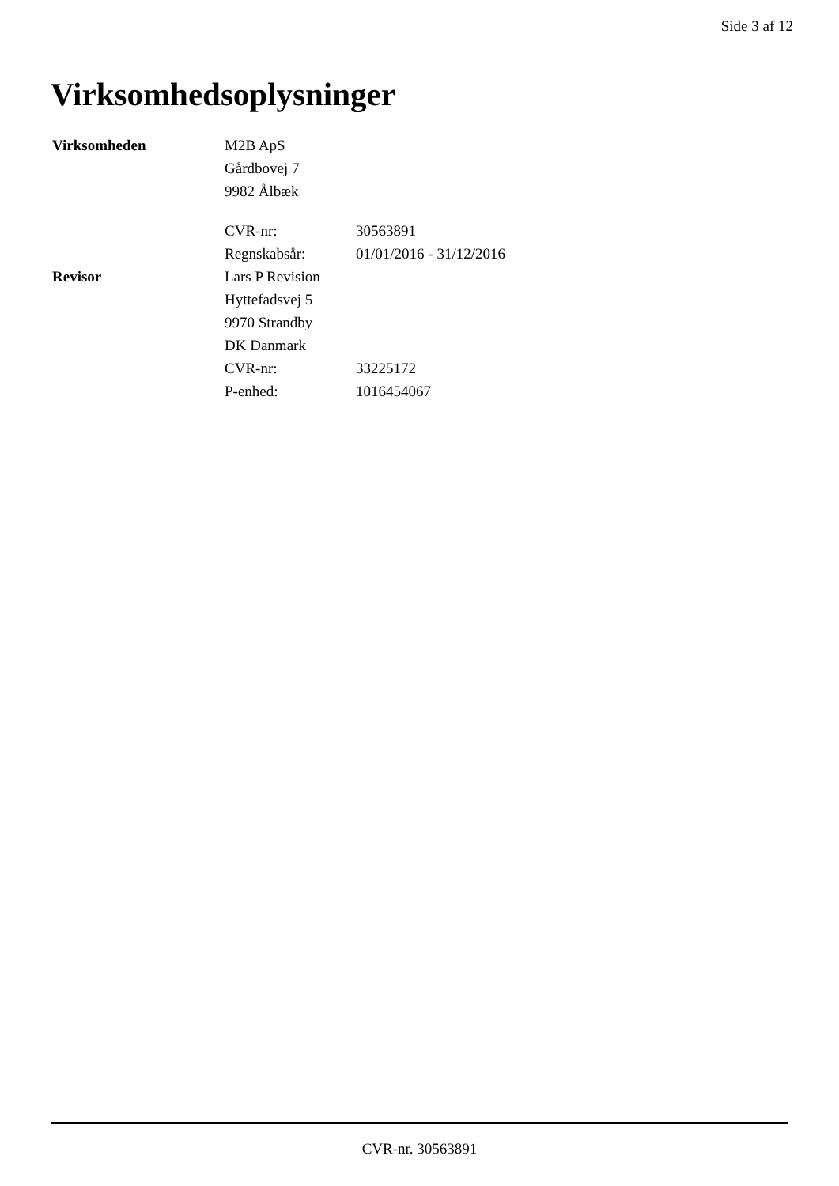Side 3 af 12
Virksomhedsoplysninger
| Virksomheden | M2B ApS | |
| | Gårdbovej 7 | |
| | 9982 Ålbæk | |
| | CVR-nr: | 30563891 |
| | Regnskabsår: | 01/01/2016 - 31/12/2016 |
| Revisor | Lars P Revision | |
| | Hyttefadsvej 5 | |
| | 9970 Strandby | |
| | DK Danmark | |
| | CVR-nr: | 33225172 |
| | P-enhed: | 1016454067 |
CVR-nr. 30563891